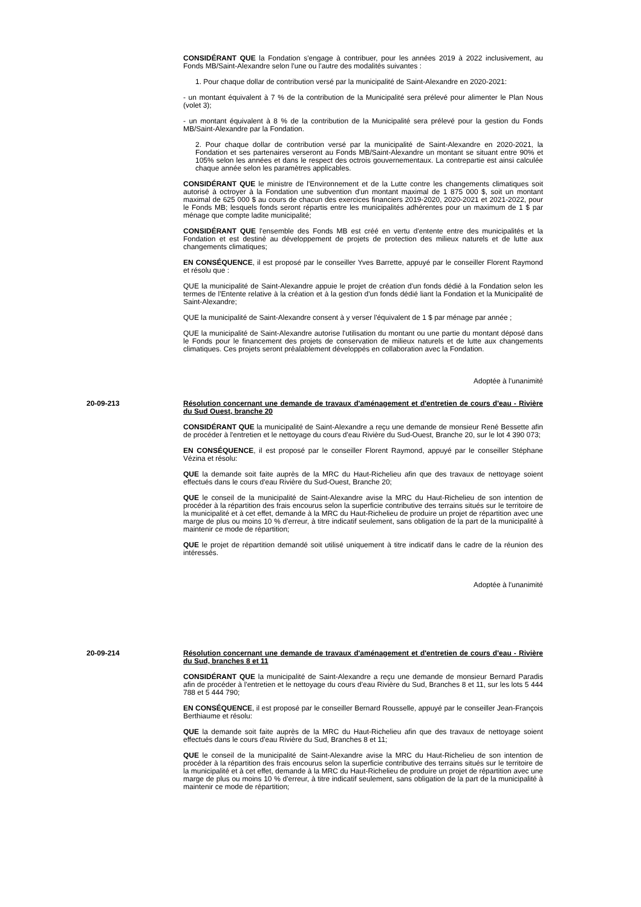CONSIDÉRANT QUE la Fondation s'engage à contribuer, pour les années 2019 à 2022 inclusivement, au Fonds MB/Saint-Alexandre selon l'une ou l'autre des modalités suivantes :
1. Pour chaque dollar de contribution versé par la municipalité de Saint-Alexandre en 2020-2021:
- un montant équivalent à 7 % de la contribution de la Municipalité sera prélevé pour alimenter le Plan Nous (volet 3);
- un montant équivalent à 8 % de la contribution de la Municipalité sera prélevé pour la gestion du Fonds MB/Saint-Alexandre par la Fondation.
2. Pour chaque dollar de contribution versé par la municipalité de Saint-Alexandre en 2020-2021, la Fondation et ses partenaires verseront au Fonds MB/Saint-Alexandre un montant se situant entre 90% et 105% selon les années et dans le respect des octrois gouvernementaux. La contrepartie est ainsi calculée chaque année selon les paramètres applicables.
CONSIDÉRANT QUE le ministre de l'Environnement et de la Lutte contre les changements climatiques soit autorisé à octroyer à la Fondation une subvention d'un montant maximal de 1 875 000 $, soit un montant maximal de 625 000 $ au cours de chacun des exercices financiers 2019-2020, 2020-2021 et 2021-2022, pour le Fonds MB; lesquels fonds seront répartis entre les municipalités adhérentes pour un maximum de 1 $ par ménage que compte ladite municipalité;
CONSIDÉRANT QUE l'ensemble des Fonds MB est créé en vertu d'entente entre des municipalités et la Fondation et est destiné au développement de projets de protection des milieux naturels et de lutte aux changements climatiques;
EN CONSÉQUENCE, il est proposé par le conseiller Yves Barrette, appuyé par le conseiller Florent Raymond et résolu que :
QUE la municipalité de Saint-Alexandre appuie le projet de création d'un fonds dédié à la Fondation selon les termes de l'Entente relative à la création et à la gestion d'un fonds dédié liant la Fondation et la Municipalité de Saint-Alexandre;
QUE la municipalité de Saint-Alexandre consent à y verser l'équivalent de 1 $ par ménage par année ;
QUE la municipalité de Saint-Alexandre autorise l'utilisation du montant ou une partie du montant déposé dans le Fonds pour le financement des projets de conservation de milieux naturels et de lutte aux changements climatiques. Ces projets seront préalablement développés en collaboration avec la Fondation.
Adoptée à l'unanimité
20-09-213 Résolution concernant une demande de travaux d'aménagement et d'entretien de cours d'eau - Rivière du Sud Ouest, branche 20
CONSIDÉRANT QUE la municipalité de Saint-Alexandre a reçu une demande de monsieur René Bessette afin de procéder à l'entretien et le nettoyage du cours d'eau Rivière du Sud-Ouest, Branche 20, sur le lot 4 390 073;
EN CONSÉQUENCE, il est proposé par le conseiller Florent Raymond, appuyé par le conseiller Stéphane Vézina et résolu:
QUE la demande soit faite auprès de la MRC du Haut-Richelieu afin que des travaux de nettoyage soient effectués dans le cours d'eau Rivière du Sud-Ouest, Branche 20;
QUE le conseil de la municipalité de Saint-Alexandre avise la MRC du Haut-Richelieu de son intention de procéder à la répartition des frais encourus selon la superficie contributive des terrains situés sur le territoire de la municipalité et à cet effet, demande à la MRC du Haut-Richelieu de produire un projet de répartition avec une marge de plus ou moins 10 % d'erreur, à titre indicatif seulement, sans obligation de la part de la municipalité à maintenir ce mode de répartition;
QUE le projet de répartition demandé soit utilisé uniquement à titre indicatif dans le cadre de la réunion des intéressés.
Adoptée à l'unanimité
20-09-214 Résolution concernant une demande de travaux d'aménagement et d'entretien de cours d'eau - Rivière du Sud, branches 8 et 11
CONSIDÉRANT QUE la municipalité de Saint-Alexandre a reçu une demande de monsieur Bernard Paradis afin de procéder à l'entretien et le nettoyage du cours d'eau Rivière du Sud, Branches 8 et 11, sur les lots 5 444 788 et 5 444 790;
EN CONSÉQUENCE, il est proposé par le conseiller Bernard Rousselle, appuyé par le conseiller Jean-François Berthiaume et résolu:
QUE la demande soit faite auprès de la MRC du Haut-Richelieu afin que des travaux de nettoyage soient effectués dans le cours d'eau Rivière du Sud, Branches 8 et 11;
QUE le conseil de la municipalité de Saint-Alexandre avise la MRC du Haut-Richelieu de son intention de procéder à la répartition des frais encourus selon la superficie contributive des terrains situés sur le territoire de la municipalité et à cet effet, demande à la MRC du Haut-Richelieu de produire un projet de répartition avec une marge de plus ou moins 10 % d'erreur, à titre indicatif seulement, sans obligation de la part de la municipalité à maintenir ce mode de répartition;